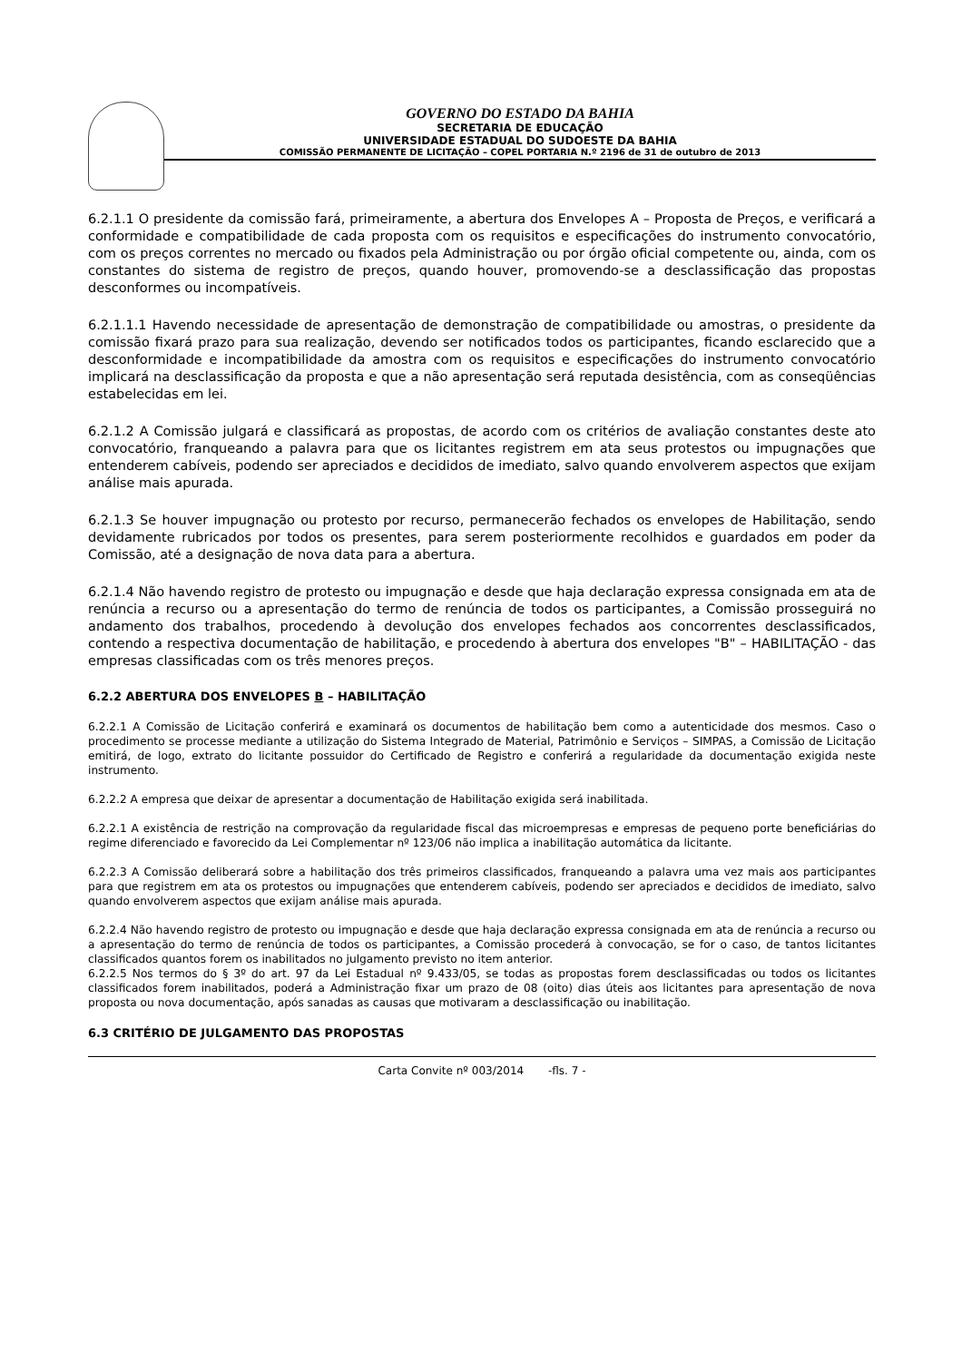GOVERNO DO ESTADO DA BAHIA
SECRETARIA DE EDUCAÇÃO
UNIVERSIDADE ESTADUAL DO SUDOESTE DA BAHIA
COMISSÃO PERMANENTE DE LICITAÇÃO – COPEL PORTARIA N.º 2196 de 31 de outubro de 2013
6.2.1.1 O presidente da comissão fará, primeiramente, a abertura dos Envelopes A – Proposta de Preços, e verificará a conformidade e compatibilidade de cada proposta com os requisitos e especificações do instrumento convocatório, com os preços correntes no mercado ou fixados pela Administração ou por órgão oficial competente ou, ainda, com os constantes do sistema de registro de preços, quando houver, promovendo-se a desclassificação das propostas desconformes ou incompatíveis.
6.2.1.1.1 Havendo necessidade de apresentação de demonstração de compatibilidade ou amostras, o presidente da comissão fixará prazo para sua realização, devendo ser notificados todos os participantes, ficando esclarecido que a desconformidade e incompatibilidade da amostra com os requisitos e especificações do instrumento convocatório implicará na desclassificação da proposta e que a não apresentação será reputada desistência, com as conseqüências estabelecidas em lei.
6.2.1.2 A Comissão julgará e classificará as propostas, de acordo com os critérios de avaliação constantes deste ato convocatório, franqueando a palavra para que os licitantes registrem em ata seus protestos ou impugnações que entenderem cabíveis, podendo ser apreciados e decididos de imediato, salvo quando envolverem aspectos que exijam análise mais apurada.
6.2.1.3 Se houver impugnação ou protesto por recurso, permanecerão fechados os envelopes de Habilitação, sendo devidamente rubricados por todos os presentes, para serem posteriormente recolhidos e guardados em poder da Comissão, até a designação de nova data para a abertura.
6.2.1.4 Não havendo registro de protesto ou impugnação e desde que haja declaração expressa consignada em ata de renúncia a recurso ou a apresentação do termo de renúncia de todos os participantes, a Comissão prosseguirá no andamento dos trabalhos, procedendo à devolução dos envelopes fechados aos concorrentes desclassificados, contendo a respectiva documentação de habilitação, e procedendo à abertura dos envelopes "B" – HABILITAÇÃO - das empresas classificadas com os três menores preços.
6.2.2 ABERTURA DOS ENVELOPES B – HABILITAÇÃO
6.2.2.1 A Comissão de Licitação conferirá e examinará os documentos de habilitação bem como a autenticidade dos mesmos. Caso o procedimento se processe mediante a utilização do Sistema Integrado de Material, Patrimônio e Serviços – SIMPAS, a Comissão de Licitação emitirá, de logo, extrato do licitante possuidor do Certificado de Registro e conferirá a regularidade da documentação exigida neste instrumento.
6.2.2.2 A empresa que deixar de apresentar a documentação de Habilitação exigida será inabilitada.
6.2.2.1 A existência de restrição na comprovação da regularidade fiscal das microempresas e empresas de pequeno porte beneficiárias do regime diferenciado e favorecido da Lei Complementar nº 123/06 não implica a inabilitação automática da licitante.
6.2.2.3 A Comissão deliberará sobre a habilitação dos três primeiros classificados, franqueando a palavra uma vez mais aos participantes para que registrem em ata os protestos ou impugnações que entenderem cabíveis, podendo ser apreciados e decididos de imediato, salvo quando envolverem aspectos que exijam análise mais apurada.
6.2.2.4 Não havendo registro de protesto ou impugnação e desde que haja declaração expressa consignada em ata de renúncia a recurso ou a apresentação do termo de renúncia de todos os participantes, a Comissão procederá à convocação, se for o caso, de tantos licitantes classificados quantos forem os inabilitados no julgamento previsto no item anterior.
6.2.2.5 Nos termos do § 3º do art. 97 da Lei Estadual nº 9.433/05, se todas as propostas forem desclassificadas ou todos os licitantes classificados forem inabilitados, poderá a Administração fixar um prazo de 08 (oito) dias úteis aos licitantes para apresentação de nova proposta ou nova documentação, após sanadas as causas que motivaram a desclassificação ou inabilitação.
6.3 CRITÉRIO DE JULGAMENTO DAS PROPOSTAS
Carta Convite nº 003/2014 -fls. 7 -